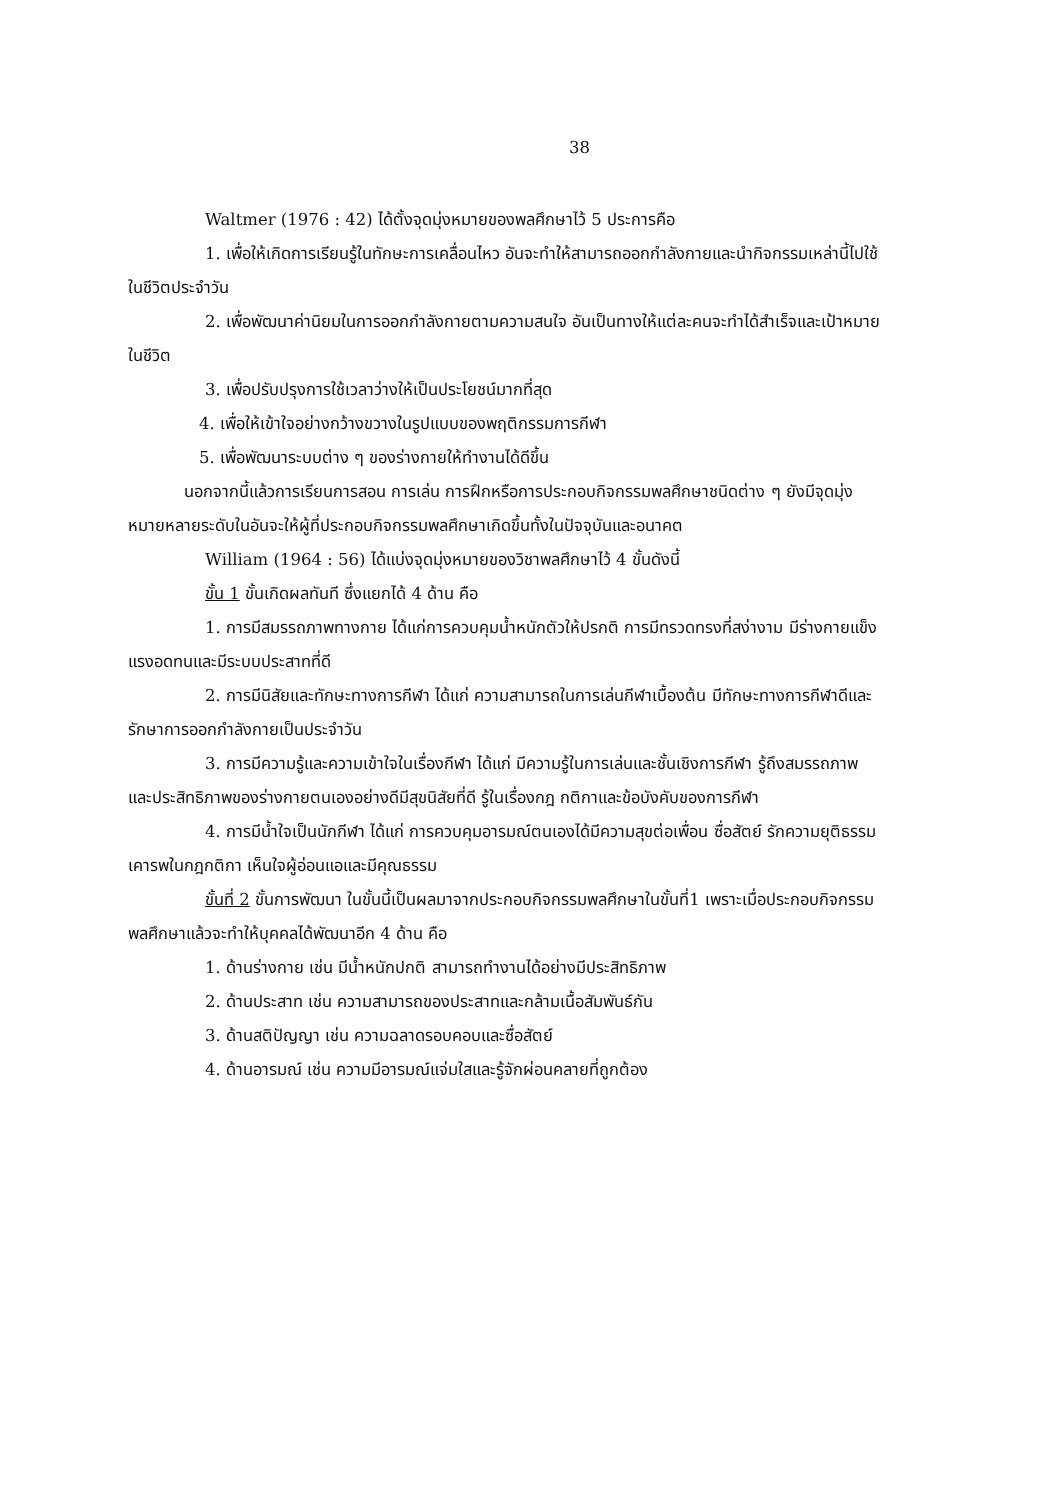38
Waltmer (1976 : 42) ได้ตั้งจุดมุ่งหมายของพลศึกษาไว้ 5 ประการคือ
1. เพื่อให้เกิดการเรียนรู้ในทักษะการเคลื่อนไหว อันจะทำให้สามารถออกกำลังกายและนำกิจกรรมเหล่านี้ไปใช้ในชีวิตประจำวัน
2. เพื่อพัฒนาค่านิยมในการออกกำลังกายตามความสนใจ อันเป็นทางให้แต่ละคนจะทำได้สำเร็จและเป้าหมายในชีวิต
3. เพื่อปรับปรุงการใช้เวลาว่างให้เป็นประโยชน์มากที่สุด
4. เพื่อให้เข้าใจอย่างกว้างขวางในรูปแบบของพฤติกรรมการกีฬา
5. เพื่อพัฒนาระบบต่าง ๆ ของร่างกายให้ทำงานได้ดีขึ้น
นอกจากนี้แล้วการเรียนการสอน การเล่น การฝึกหรือการประกอบกิจกรรมพลศึกษาชนิดต่าง ๆ ยังมีจุดมุ่งหมายหลายระดับในอันจะให้ผู้ที่ประกอบกิจกรรมพลศึกษาเกิดขึ้นทั้งในปัจจุบันและอนาคต
William (1964 : 56) ได้แบ่งจุดมุ่งหมายของวิชาพลศึกษาไว้ 4 ขั้นดังนี้
ขั้น 1 ขั้นเกิดผลทันที ซึ่งแยกได้ 4 ด้าน คือ
1. การมีสมรรถภาพทางกาย ได้แก่การควบคุมน้ำหนักตัวให้ปรกติ การมีทรวดทรงที่สง่างาม มีร่างกายแข็งแรงอดทนและมีระบบประสาทที่ดี
2. การมีนิสัยและทักษะทางการกีฬา ได้แก่ ความสามารถในการเล่นกีฬาเบื้องต้น มีทักษะทางการกีฬาดีและรักษาการออกกำลังกายเป็นประจำวัน
3. การมีความรู้และความเข้าใจในเรื่องกีฬา ได้แก่ มีความรู้ในการเล่นและชั้นเชิงการกีฬา รู้ถึงสมรรถภาพและประสิทธิภาพของร่างกายตนเองอย่างดีมีสุขนิสัยที่ดี รู้ในเรื่องกฎ กติกาและข้อบังคับของการกีฬา
4. การมีน้ำใจเป็นนักกีฬา ได้แก่ การควบคุมอารมณ์ตนเองได้มีความสุขต่อเพื่อน ซื่อสัตย์ รักความยุติธรรม เคารพในกฎกติกา เห็นใจผู้อ่อนแอและมีคุณธรรม
ขั้นที่ 2 ขั้นการพัฒนา ในขั้นนี้เป็นผลมาจากประกอบกิจกรรมพลศึกษาในขั้นที่1 เพราะเมื่อประกอบกิจกรรมพลศึกษาแล้วจะทำให้บุคคลได้พัฒนาอีก 4 ด้าน คือ
1. ด้านร่างกาย เช่น มีน้ำหนักปกติ สามารถทำงานได้อย่างมีประสิทธิภาพ
2. ด้านประสาท เช่น ความสามารถของประสาทและกล้ามเนื้อสัมพันธ์กัน
3. ด้านสติปัญญา เช่น ความฉลาดรอบคอบและซื่อสัตย์
4. ด้านอารมณ์ เช่น ความมีอารมณ์แจ่มใสและรู้จักผ่อนคลายที่ถูกต้อง